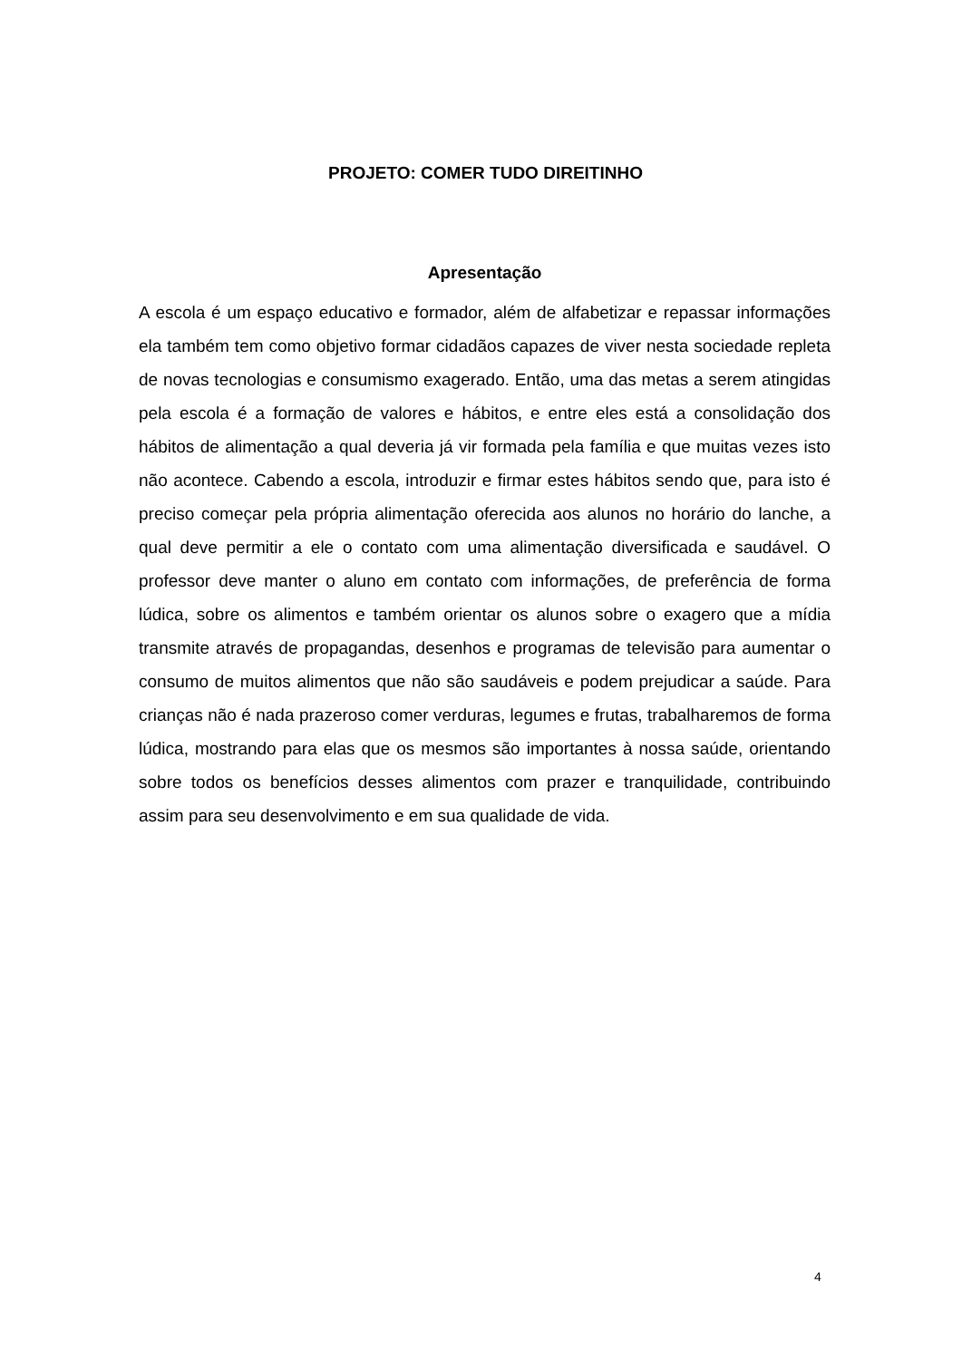PROJETO: COMER TUDO DIREITINHO
Apresentação
A escola é um espaço educativo e formador, além de alfabetizar e repassar informações ela também tem como objetivo formar cidadãos capazes de viver nesta sociedade repleta de novas tecnologias e consumismo exagerado. Então, uma das metas a serem atingidas pela escola é a formação de valores e hábitos, e entre eles está a consolidação dos hábitos de alimentação a qual deveria já vir formada pela família e que muitas vezes isto não acontece. Cabendo a escola, introduzir e firmar estes hábitos sendo que, para isto é preciso começar pela própria alimentação oferecida aos alunos no horário do lanche, a qual deve permitir a ele o contato com uma alimentação diversificada e saudável. O professor deve manter o aluno em contato com informações, de preferência de forma lúdica, sobre os alimentos e também orientar os alunos sobre o exagero que a mídia transmite através de propagandas, desenhos e programas de televisão para aumentar o consumo de muitos alimentos que não são saudáveis e podem prejudicar a saúde. Para crianças não é nada prazeroso comer verduras, legumes e frutas, trabalharemos de forma lúdica, mostrando para elas que os mesmos são importantes à nossa saúde, orientando sobre todos os benefícios desses alimentos com prazer e tranquilidade, contribuindo assim para seu desenvolvimento e em sua qualidade de vida.
4